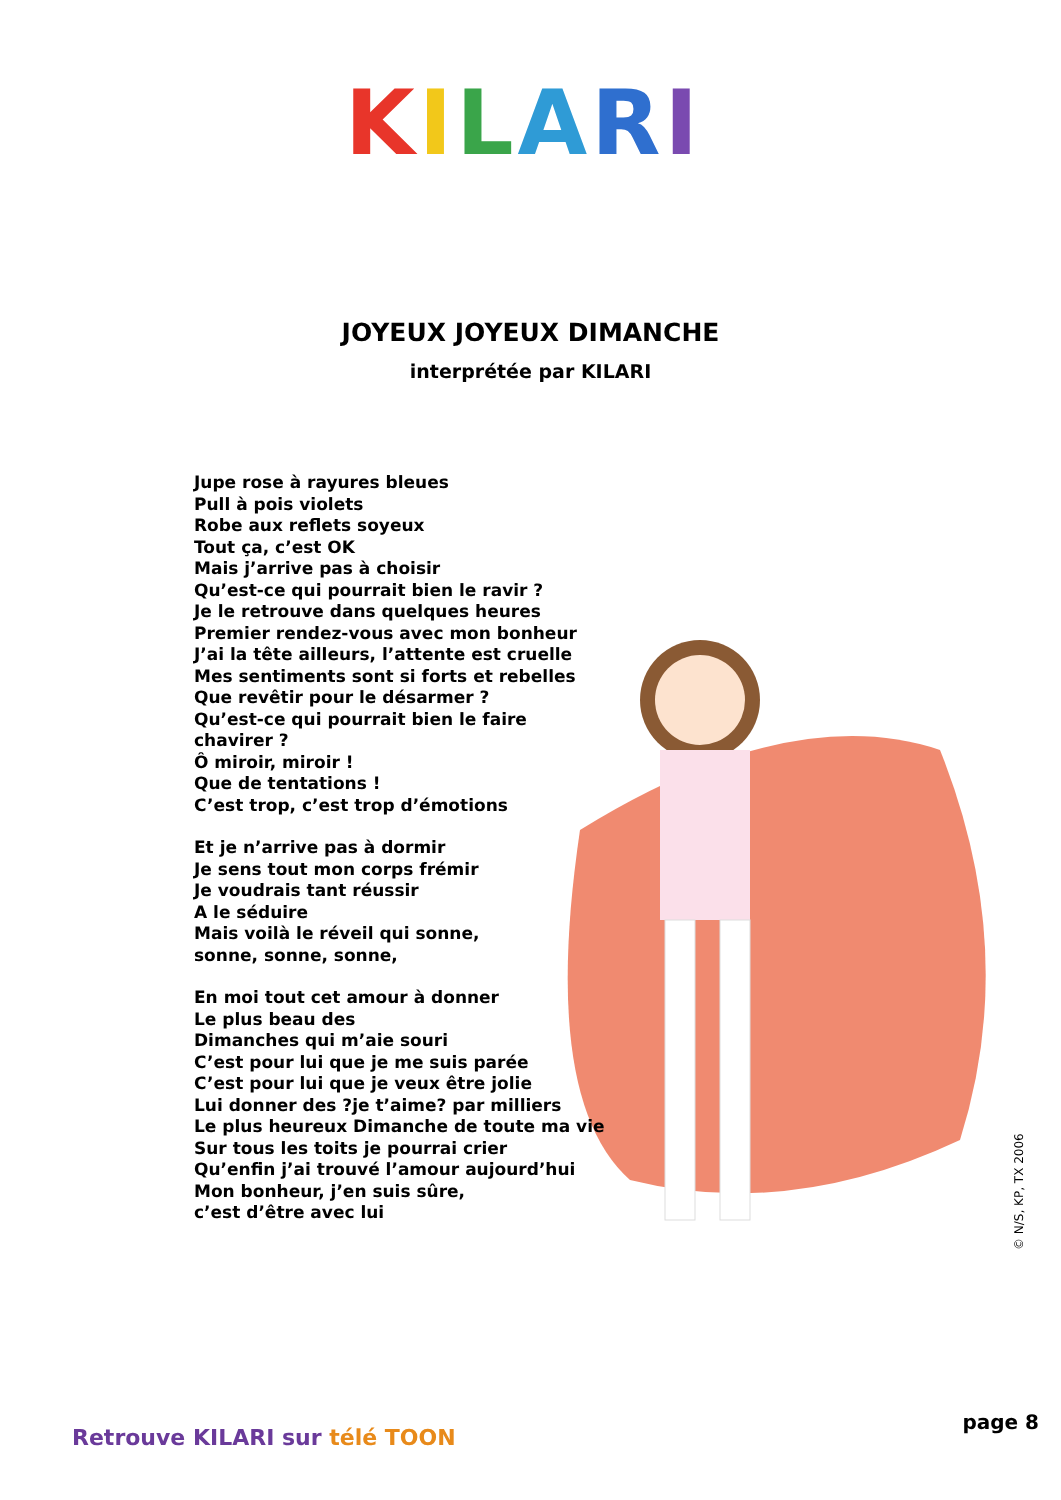KILARI
JOYEUX JOYEUX DIMANCHE
interprétée par KILARI
Jupe rose à rayures bleues
Pull à pois violets
Robe aux reflets soyeux
Tout ça, c’est OK
Mais j’arrive pas à choisir
Qu’est-ce qui pourrait bien le ravir ?
Je le retrouve dans quelques heures
Premier rendez-vous avec mon bonheur
J’ai la tête ailleurs, l’attente est cruelle
Mes sentiments sont si forts et rebelles
Que revêtir pour le désarmer ?
Qu’est-ce qui pourrait bien le faire
chavirer ?
Ô miroir, miroir !
Que de tentations !
C’est trop, c’est trop d’émotions
Et je n’arrive pas à dormir
Je sens tout mon corps frémir
Je voudrais tant réussir
A le séduire
Mais voilà le réveil qui sonne,
sonne, sonne, sonne,
En moi tout cet amour à donner
Le plus beau des
Dimanches qui m’aie souri
C’est pour lui que je me suis parée
C’est pour lui que je veux être jolie
Lui donner des ?je t’aime? par milliers
Le plus heureux Dimanche de toute ma vie
Sur tous les toits je pourrai crier
Qu’enfin j’ai trouvé l’amour aujourd’hui
Mon bonheur, j’en suis sûre,
c’est d’être avec lui
© N/S, KP, TX 2006
Retrouve KILARI sur télé TOON
page 8